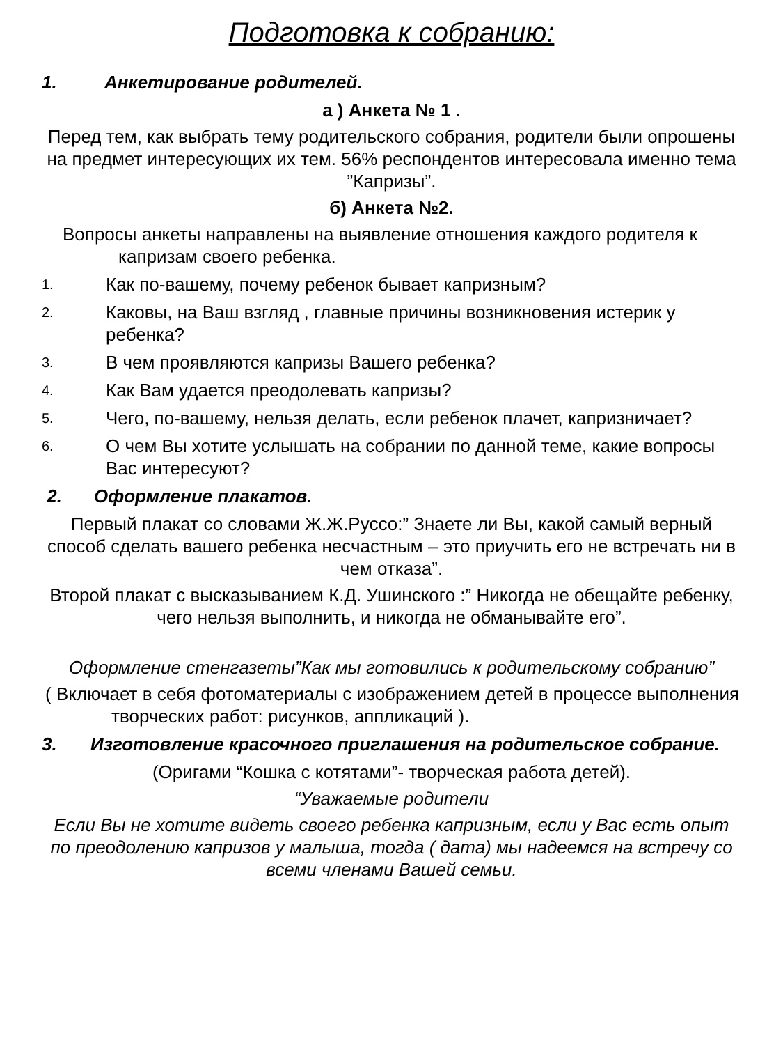Подготовка к собранию:
1. Анкетирование родителей.
а ) Анкета № 1 .
Перед тем, как выбрать тему родительского собрания, родители были опрошены на предмет интересующих их тем. 56% респондентов интересовала именно тема ”Капризы”.
б) Анкета №2.
Вопросы анкеты направлены на выявление отношения каждого родителя к капризам своего ребенка.
1. Как по-вашему, почему ребенок бывает капризным?
2. Каковы, на Ваш взгляд , главные причины возникновения истерик у ребенка?
3. В чем проявляются капризы Вашего ребенка?
4. Как Вам удается преодолевать капризы?
5. Чего, по-вашему, нельзя делать, если ребенок плачет, капризничает?
6. О чем Вы хотите услышать на собрании по данной теме, какие вопросы Вас интересуют?
2. Оформление плакатов.
Первый плакат со словами Ж.Ж.Руссо:” Знаете ли Вы, какой самый верный способ сделать вашего ребенка несчастным – это приучить его не встречать ни в чем отказа”.
Второй плакат с высказыванием К.Д. Ушинского :” Никогда не обещайте ребенку, чего нельзя выполнить, и никогда не обманывайте его”.
Оформление стенгазеты”Как мы готовились к родительскому собранию”
( Включает в себя фотоматериалы с изображением детей в процессе выполнения творческих работ: рисунков, аппликаций ).
3. Изготовление красочного приглашения на родительское собрание.
(Оригами “Кошка с котятами”- творческая работа детей).
“Уважаемые родители
Если Вы не хотите видеть своего ребенка капризным, если у Вас есть опыт по преодолению капризов у малыша, тогда ( дата) мы надеемся на встречу со всеми членами Вашей семьи.